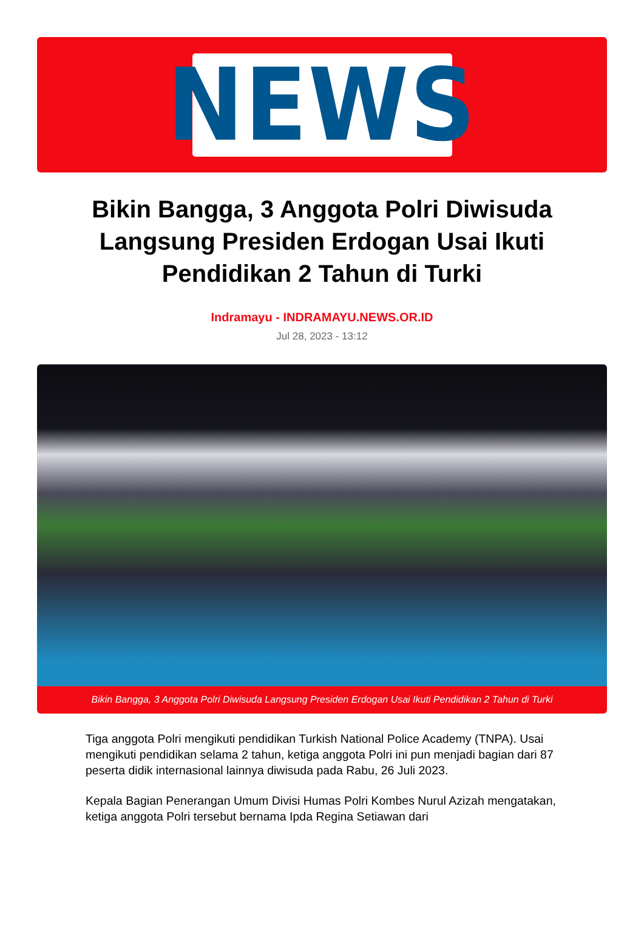NEWS
Bikin Bangga, 3 Anggota Polri Diwisuda Langsung Presiden Erdogan Usai Ikuti Pendidikan 2 Tahun di Turki
Indramayu - INDRAMAYU.NEWS.OR.ID
Jul 28, 2023 - 13:12
Bikin Bangga, 3 Anggota Polri Diwisuda Langsung Presiden Erdogan Usai Ikuti Pendidikan 2 Tahun di Turki
Tiga anggota Polri mengikuti pendidikan Turkish National Police Academy (TNPA). Usai mengikuti pendidikan selama 2 tahun, ketiga anggota Polri ini pun menjadi bagian dari 87 peserta didik internasional lainnya diwisuda pada Rabu, 26 Juli 2023.
Kepala Bagian Penerangan Umum Divisi Humas Polri Kombes Nurul Azizah mengatakan, ketiga anggota Polri tersebut bernama Ipda Regina Setiawan dari